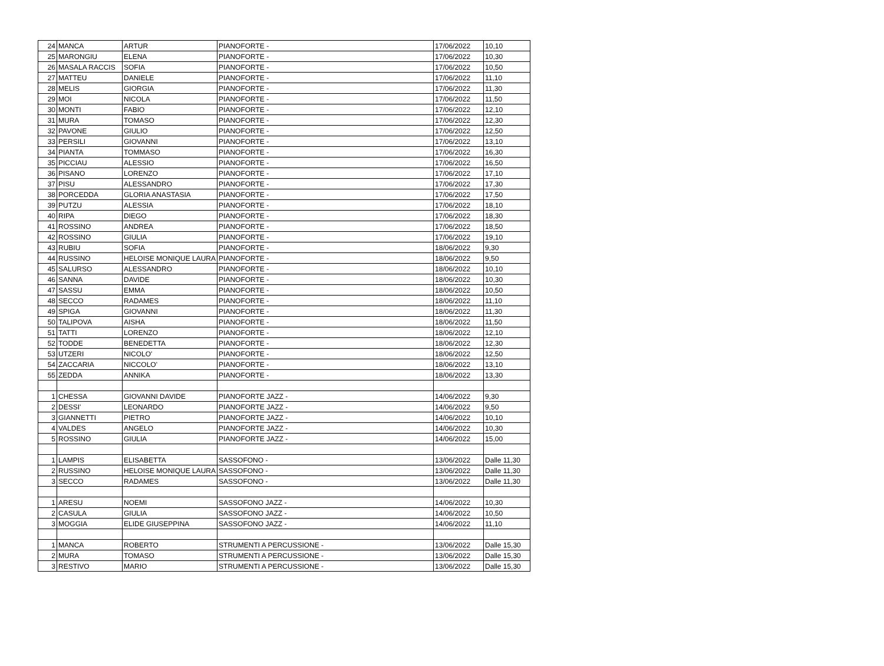| 24 | MANCA | ARTUR | PIANOFORTE - | 17/06/2022 | 10,10 |
| 25 | MARONGIU | ELENA | PIANOFORTE - | 17/06/2022 | 10,30 |
| 26 | MASALA RACCIS | SOFIA | PIANOFORTE - | 17/06/2022 | 10,50 |
| 27 | MATTEU | DANIELE | PIANOFORTE - | 17/06/2022 | 11,10 |
| 28 | MELIS | GIORGIA | PIANOFORTE - | 17/06/2022 | 11,30 |
| 29 | MOI | NICOLA | PIANOFORTE - | 17/06/2022 | 11,50 |
| 30 | MONTI | FABIO | PIANOFORTE - | 17/06/2022 | 12,10 |
| 31 | MURA | TOMASO | PIANOFORTE - | 17/06/2022 | 12,30 |
| 32 | PAVONE | GIULIO | PIANOFORTE - | 17/06/2022 | 12,50 |
| 33 | PERSILI | GIOVANNI | PIANOFORTE - | 17/06/2022 | 13,10 |
| 34 | PIANTA | TOMMASO | PIANOFORTE - | 17/06/2022 | 16,30 |
| 35 | PICCIAU | ALESSIO | PIANOFORTE - | 17/06/2022 | 16,50 |
| 36 | PISANO | LORENZO | PIANOFORTE - | 17/06/2022 | 17,10 |
| 37 | PISU | ALESSANDRO | PIANOFORTE - | 17/06/2022 | 17,30 |
| 38 | PORCEDDA | GLORIA ANASTASIA | PIANOFORTE - | 17/06/2022 | 17,50 |
| 39 | PUTZU | ALESSIA | PIANOFORTE - | 17/06/2022 | 18,10 |
| 40 | RIPA | DIEGO | PIANOFORTE - | 17/06/2022 | 18,30 |
| 41 | ROSSINO | ANDREA | PIANOFORTE - | 17/06/2022 | 18,50 |
| 42 | ROSSINO | GIULIA | PIANOFORTE - | 17/06/2022 | 19,10 |
| 43 | RUBIU | SOFIA | PIANOFORTE - | 18/06/2022 | 9,30 |
| 44 | RUSSINO | HELOISE MONIQUE LAURA | PIANOFORTE - | 18/06/2022 | 9,50 |
| 45 | SALURSO | ALESSANDRO | PIANOFORTE - | 18/06/2022 | 10,10 |
| 46 | SANNA | DAVIDE | PIANOFORTE - | 18/06/2022 | 10,30 |
| 47 | SASSU | EMMA | PIANOFORTE - | 18/06/2022 | 10,50 |
| 48 | SECCO | RADAMES | PIANOFORTE - | 18/06/2022 | 11,10 |
| 49 | SPIGA | GIOVANNI | PIANOFORTE - | 18/06/2022 | 11,30 |
| 50 | TALIPOVA | AISHA | PIANOFORTE - | 18/06/2022 | 11,50 |
| 51 | TATTI | LORENZO | PIANOFORTE - | 18/06/2022 | 12,10 |
| 52 | TODDE | BENEDETTA | PIANOFORTE - | 18/06/2022 | 12,30 |
| 53 | UTZERI | NICOLO' | PIANOFORTE - | 18/06/2022 | 12,50 |
| 54 | ZACCARIA | NICCOLO' | PIANOFORTE - | 18/06/2022 | 13,10 |
| 55 | ZEDDA | ANNIKA | PIANOFORTE - | 18/06/2022 | 13,30 |
| 1 | CHESSA | GIOVANNI DAVIDE | PIANOFORTE JAZZ - | 14/06/2022 | 9,30 |
| 2 | DESSI' | LEONARDO | PIANOFORTE JAZZ - | 14/06/2022 | 9,50 |
| 3 | GIANNETTI | PIETRO | PIANOFORTE JAZZ - | 14/06/2022 | 10,10 |
| 4 | VALDES | ANGELO | PIANOFORTE JAZZ - | 14/06/2022 | 10,30 |
| 5 | ROSSINO | GIULIA | PIANOFORTE JAZZ - | 14/06/2022 | 15,00 |
| 1 | LAMPIS | ELISABETTA | SASSOFONO - | 13/06/2022 | Dalle 11,30 |
| 2 | RUSSINO | HELOISE MONIQUE LAURA | SASSOFONO - | 13/06/2022 | Dalle 11,30 |
| 3 | SECCO | RADAMES | SASSOFONO - | 13/06/2022 | Dalle 11,30 |
| 1 | ARESU | NOEMI | SASSOFONO JAZZ - | 14/06/2022 | 10,30 |
| 2 | CASULA | GIULIA | SASSOFONO JAZZ - | 14/06/2022 | 10,50 |
| 3 | MOGGIA | ELIDE GIUSEPPINA | SASSOFONO JAZZ - | 14/06/2022 | 11,10 |
| 1 | MANCA | ROBERTO | STRUMENTI A PERCUSSIONE - | 13/06/2022 | Dalle 15,30 |
| 2 | MURA | TOMASO | STRUMENTI A PERCUSSIONE - | 13/06/2022 | Dalle 15,30 |
| 3 | RESTIVO | MARIO | STRUMENTI A PERCUSSIONE - | 13/06/2022 | Dalle 15,30 |